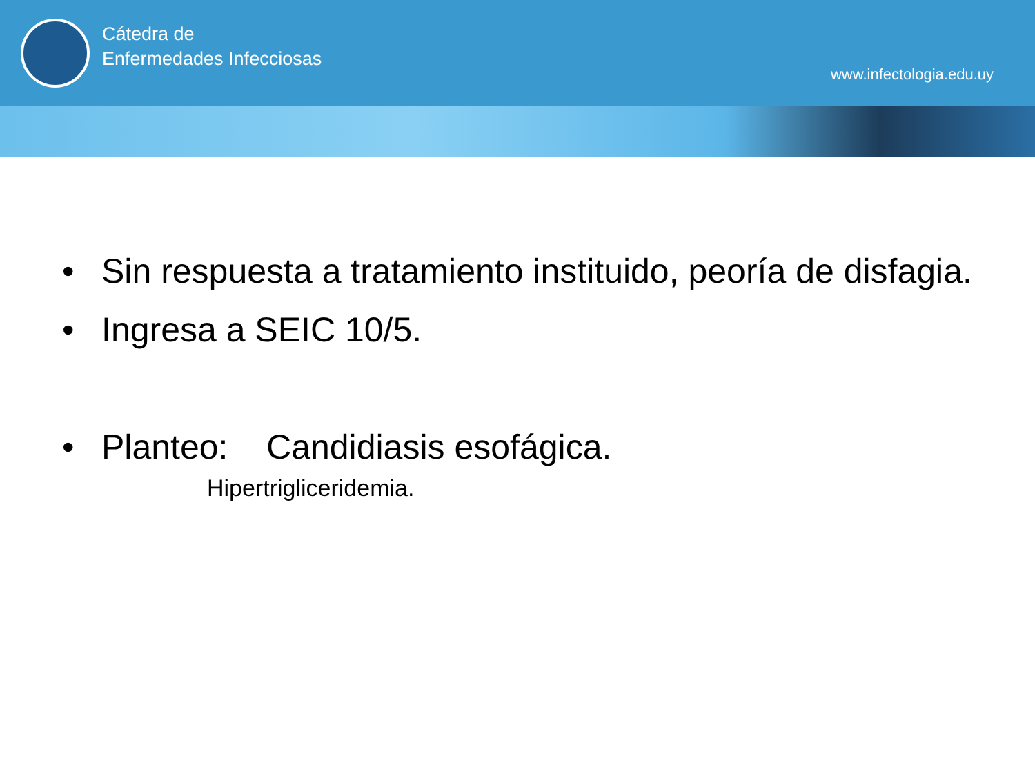Cátedra de
Enfermedades Infecciosas
www.infectologia.edu.uy
• Sin respuesta a tratamiento instituido, peoría de disfagia.
• Ingresa a SEIC 10/5.
• Planteo: Candidiasis esofágica.
Hipertrigliceridemia.